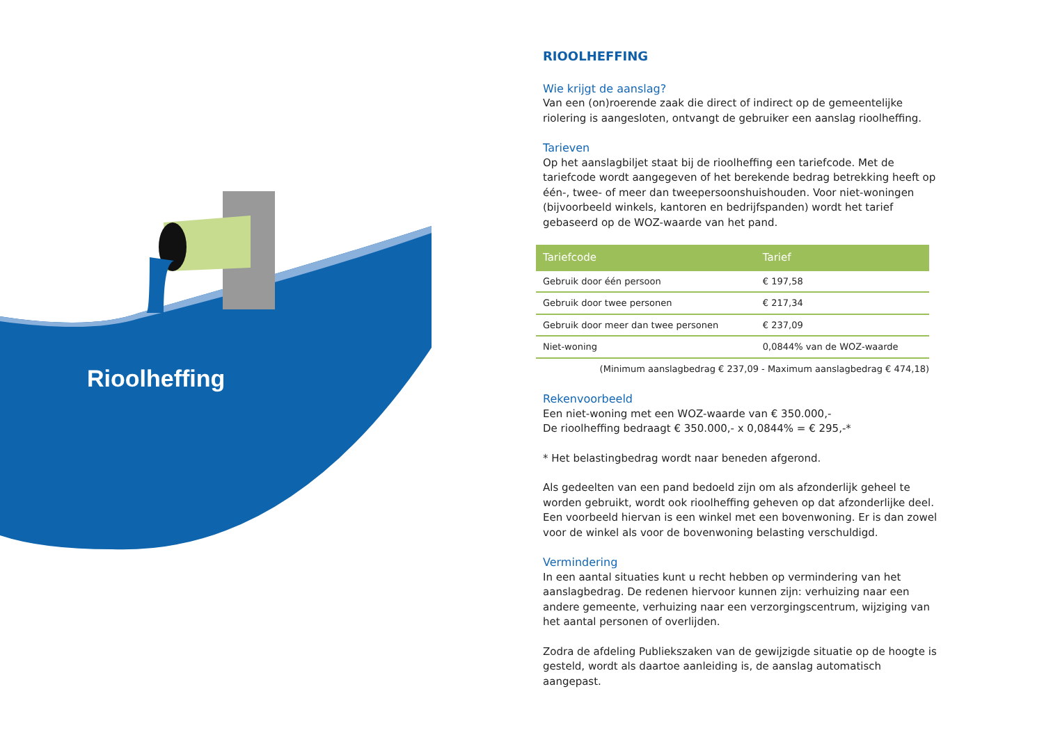Rioolheffing
RIOOLHEFFING
Wie krijgt de aanslag?
Van een (on)roerende zaak die direct of indirect op de gemeentelijke riolering is aangesloten, ontvangt de gebruiker een aanslag rioolheffing.
Tarieven
Op het aanslagbiljet staat bij de rioolheffing een tariefcode. Met de tariefcode wordt aangegeven of het berekende bedrag betrekking heeft op één-, twee- of meer dan tweepersoonshuishouden. Voor niet-woningen (bijvoorbeeld winkels, kantoren en bedrijfspanden) wordt het tarief gebaseerd op de WOZ-waarde van het pand.
| Tariefcode | Tarief |
| --- | --- |
| Gebruik door één persoon | € 197,58 |
| Gebruik door twee personen | € 217,34 |
| Gebruik door meer dan twee personen | € 237,09 |
| Niet-woning | 0,0844% van de WOZ-waarde |
(Minimum aanslagbedrag € 237,09 - Maximum aanslagbedrag € 474,18)
Rekenvoorbeeld
Een niet-woning met een WOZ-waarde van € 350.000,-
De rioolheffing bedraagt € 350.000,- x 0,0844% = € 295,-*
* Het belastingbedrag wordt naar beneden afgerond.
Als gedeelten van een pand bedoeld zijn om als afzonderlijk geheel te worden gebruikt, wordt ook rioolheffing geheven op dat afzonderlijke deel. Een voorbeeld hiervan is een winkel met een bovenwoning. Er is dan zowel voor de winkel als voor de bovenwoning belasting verschuldigd.
Vermindering
In een aantal situaties kunt u recht hebben op vermindering van het aanslagbedrag. De redenen hiervoor kunnen zijn: verhuizing naar een andere gemeente, verhuizing naar een verzorgingscentrum, wijziging van het aantal personen of overlijden.
Zodra de afdeling Publiekszaken van de gewijzigde situatie op de hoogte is gesteld, wordt als daartoe aanleiding is, de aanslag automatisch aangepast.